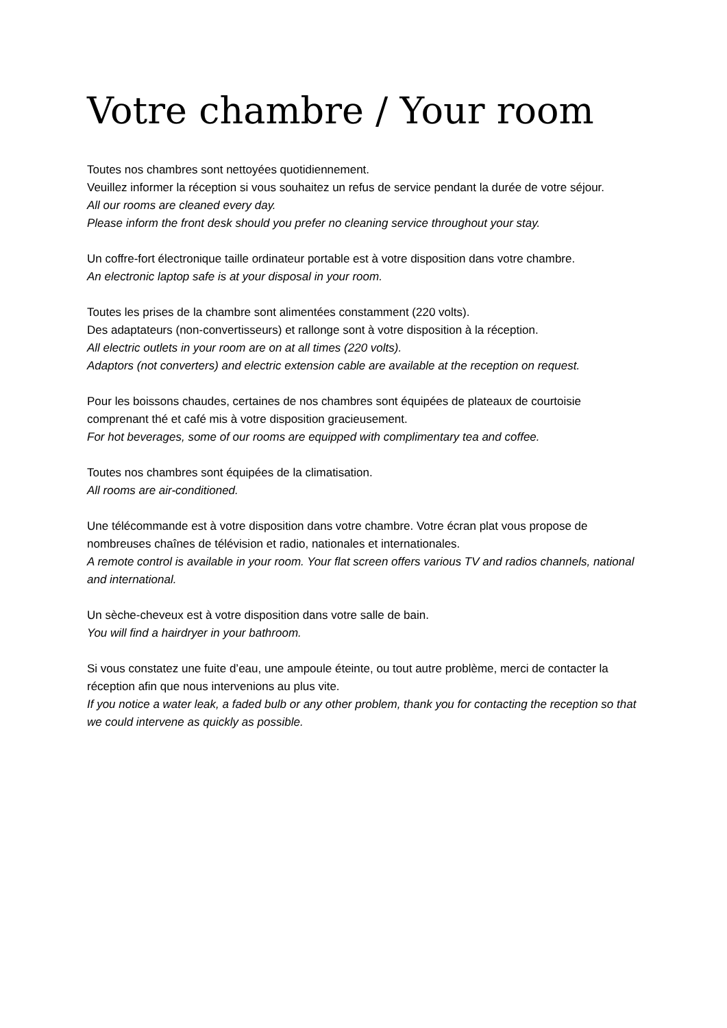Votre chambre / Your room
Toutes nos chambres sont nettoyées quotidiennement.
Veuillez informer la réception si vous souhaitez un refus de service pendant la durée de votre séjour.
All our rooms are cleaned every day.
Please inform the front desk should you prefer no cleaning service throughout your stay.
Un coffre-fort électronique taille ordinateur portable est à votre disposition dans votre chambre.
An electronic laptop safe is at your disposal in your room.
Toutes les prises de la chambre sont alimentées constamment (220 volts).
Des adaptateurs (non-convertisseurs) et rallonge sont à votre disposition à la réception.
All electric outlets in your room are on at all times (220 volts).
Adaptors (not converters) and electric extension cable are available at the reception on request.
Pour les boissons chaudes, certaines de nos chambres sont équipées de plateaux de courtoisie comprenant thé et café mis à votre disposition gracieusement.
For hot beverages, some of our rooms are equipped with complimentary tea and coffee.
Toutes nos chambres sont équipées de la climatisation.
All rooms are air-conditioned.
Une télécommande est à votre disposition dans votre chambre. Votre écran plat vous propose de nombreuses chaînes de télévision et radio, nationales et internationales.
A remote control is available in your room. Your flat screen offers various TV and radios channels, national and international.
Un sèche-cheveux est à votre disposition dans votre salle de bain.
You will find a hairdryer in your bathroom.
Si vous constatez une fuite d’eau, une ampoule éteinte, ou tout autre problème, merci de contacter la réception afin que nous intervenions au plus vite.
If you notice a water leak, a faded bulb or any other problem, thank you for contacting the reception so that we could intervene as quickly as possible.